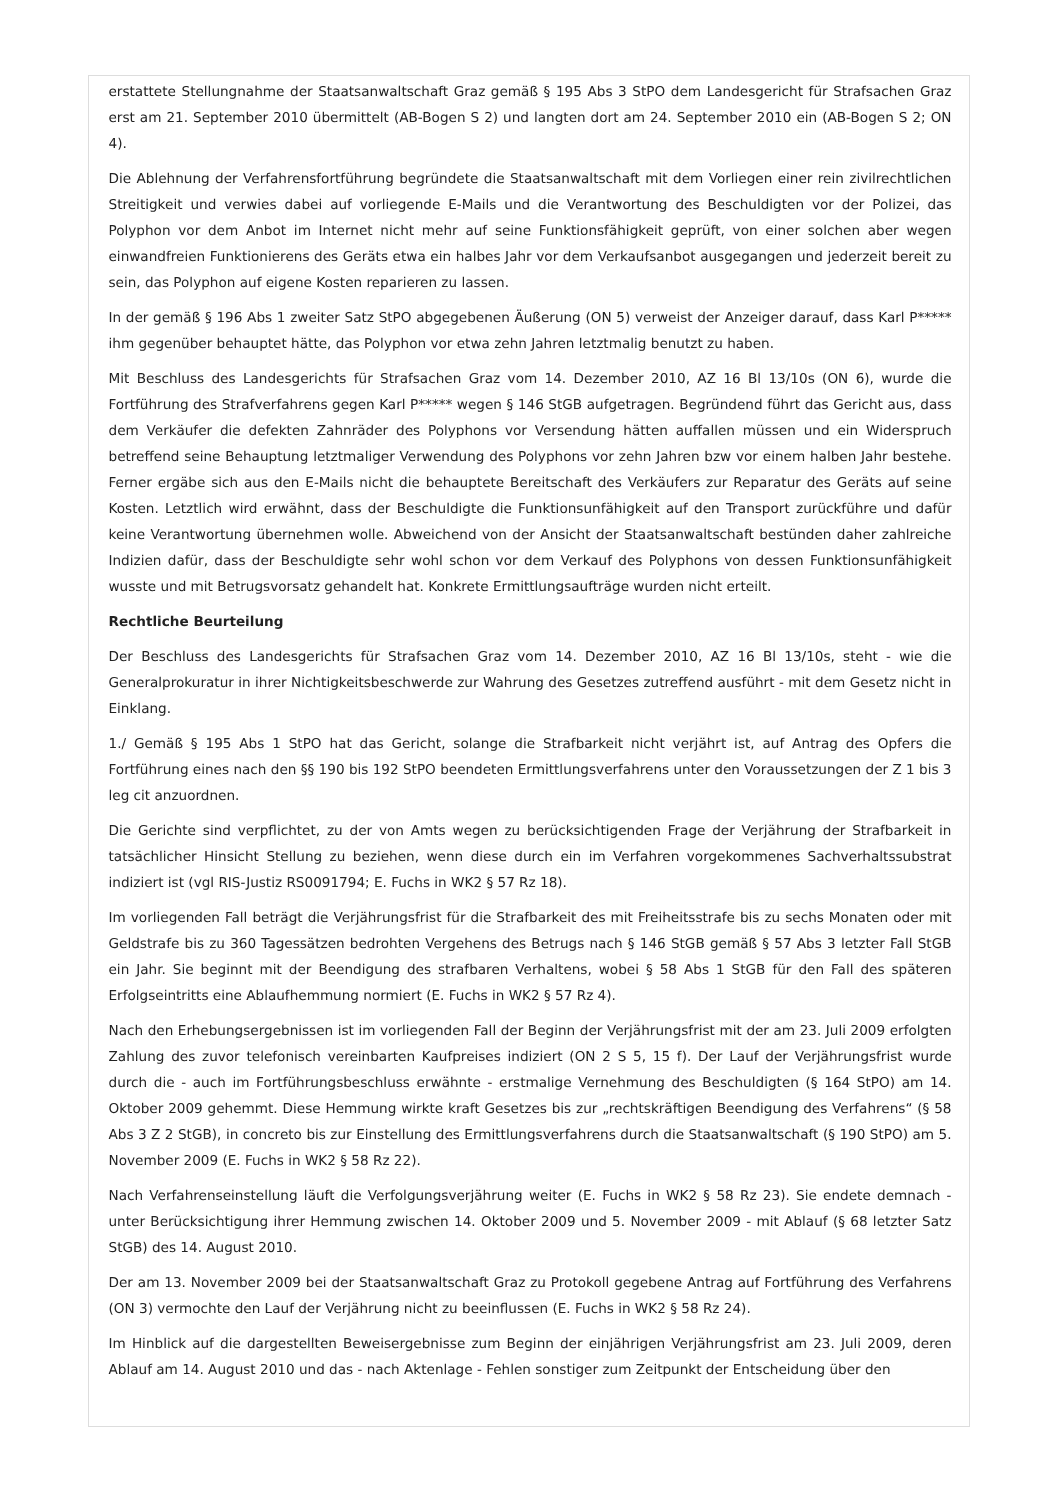erstattete Stellungnahme der Staatsanwaltschaft Graz gemäß § 195 Abs 3 StPO dem Landesgericht für Strafsachen Graz erst am 21. September 2010 übermittelt (AB-Bogen S 2) und langten dort am 24. September 2010 ein (AB-Bogen S 2; ON 4).
Die Ablehnung der Verfahrensfortführung begründete die Staatsanwaltschaft mit dem Vorliegen einer rein zivilrechtlichen Streitigkeit und verwies dabei auf vorliegende E-Mails und die Verantwortung des Beschuldigten vor der Polizei, das Polyphon vor dem Anbot im Internet nicht mehr auf seine Funktionsfähigkeit geprüft, von einer solchen aber wegen einwandfreien Funktionierens des Geräts etwa ein halbes Jahr vor dem Verkaufsanbot ausgegangen und jederzeit bereit zu sein, das Polyphon auf eigene Kosten reparieren zu lassen.
In der gemäß § 196 Abs 1 zweiter Satz StPO abgegebenen Äußerung (ON 5) verweist der Anzeiger darauf, dass Karl P***** ihm gegenüber behauptet hätte, das Polyphon vor etwa zehn Jahren letztmalig benutzt zu haben.
Mit Beschluss des Landesgerichts für Strafsachen Graz vom 14. Dezember 2010, AZ 16 Bl 13/10s (ON 6), wurde die Fortführung des Strafverfahrens gegen Karl P***** wegen § 146 StGB aufgetragen. Begründend führt das Gericht aus, dass dem Verkäufer die defekten Zahnräder des Polyphons vor Versendung hätten auffallen müssen und ein Widerspruch betreffend seine Behauptung letztmaliger Verwendung des Polyphons vor zehn Jahren bzw vor einem halben Jahr bestehe. Ferner ergäbe sich aus den E-Mails nicht die behauptete Bereitschaft des Verkäufers zur Reparatur des Geräts auf seine Kosten. Letztlich wird erwähnt, dass der Beschuldigte die Funktionsunfähigkeit auf den Transport zurückführe und dafür keine Verantwortung übernehmen wolle. Abweichend von der Ansicht der Staatsanwaltschaft bestünden daher zahlreiche Indizien dafür, dass der Beschuldigte sehr wohl schon vor dem Verkauf des Polyphons von dessen Funktionsunfähigkeit wusste und mit Betrugsvorsatz gehandelt hat. Konkrete Ermittlungsaufträge wurden nicht erteilt.
Rechtliche Beurteilung
Der Beschluss des Landesgerichts für Strafsachen Graz vom 14. Dezember 2010, AZ 16 Bl 13/10s, steht - wie die Generalprokuratur in ihrer Nichtigkeitsbeschwerde zur Wahrung des Gesetzes zutreffend ausführt - mit dem Gesetz nicht in Einklang.
1./ Gemäß § 195 Abs 1 StPO hat das Gericht, solange die Strafbarkeit nicht verjährt ist, auf Antrag des Opfers die Fortführung eines nach den §§ 190 bis 192 StPO beendeten Ermittlungsverfahrens unter den Voraussetzungen der Z 1 bis 3 leg cit anzuordnen.
Die Gerichte sind verpflichtet, zu der von Amts wegen zu berücksichtigenden Frage der Verjährung der Strafbarkeit in tatsächlicher Hinsicht Stellung zu beziehen, wenn diese durch ein im Verfahren vorgekommenes Sachverhaltssubstrat indiziert ist (vgl RIS-Justiz RS0091794; E. Fuchs in WK2 § 57 Rz 18).
Im vorliegenden Fall beträgt die Verjährungsfrist für die Strafbarkeit des mit Freiheitsstrafe bis zu sechs Monaten oder mit Geldstrafe bis zu 360 Tagessätzen bedrohten Vergehens des Betrugs nach § 146 StGB gemäß § 57 Abs 3 letzter Fall StGB ein Jahr. Sie beginnt mit der Beendigung des strafbaren Verhaltens, wobei § 58 Abs 1 StGB für den Fall des späteren Erfolgseintritts eine Ablaufhemmung normiert (E. Fuchs in WK2 § 57 Rz 4).
Nach den Erhebungsergebnissen ist im vorliegenden Fall der Beginn der Verjährungsfrist mit der am 23. Juli 2009 erfolgten Zahlung des zuvor telefonisch vereinbarten Kaufpreises indiziert (ON 2 S 5, 15 f). Der Lauf der Verjährungsfrist wurde durch die - auch im Fortführungsbeschluss erwähnte - erstmalige Vernehmung des Beschuldigten (§ 164 StPO) am 14. Oktober 2009 gehemmt. Diese Hemmung wirkte kraft Gesetzes bis zur „rechtskräftigen Beendigung des Verfahrens“ (§ 58 Abs 3 Z 2 StGB), in concreto bis zur Einstellung des Ermittlungsverfahrens durch die Staatsanwaltschaft (§ 190 StPO) am 5. November 2009 (E. Fuchs in WK2 § 58 Rz 22).
Nach Verfahrenseinstellung läuft die Verfolgungsverjährung weiter (E. Fuchs in WK2 § 58 Rz 23). Sie endete demnach - unter Berücksichtigung ihrer Hemmung zwischen 14. Oktober 2009 und 5. November 2009 - mit Ablauf (§ 68 letzter Satz StGB) des 14. August 2010.
Der am 13. November 2009 bei der Staatsanwaltschaft Graz zu Protokoll gegebene Antrag auf Fortführung des Verfahrens (ON 3) vermochte den Lauf der Verjährung nicht zu beeinflussen (E. Fuchs in WK2 § 58 Rz 24).
Im Hinblick auf die dargestellten Beweisergebnisse zum Beginn der einjährigen Verjährungsfrist am 23. Juli 2009, deren Ablauf am 14. August 2010 und das - nach Aktenlage - Fehlen sonstiger zum Zeitpunkt der Entscheidung über den